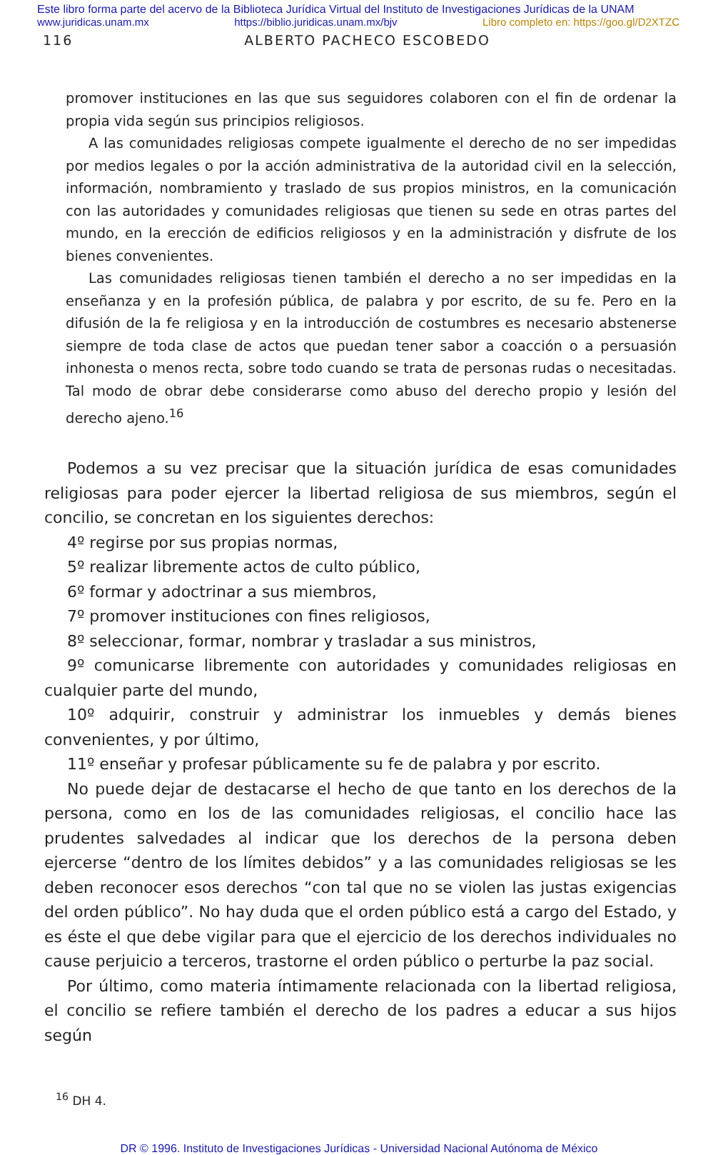Este libro forma parte del acervo de la Biblioteca Jurídica Virtual del Instituto de Investigaciones Jurídicas de la UNAM
www.juridicas.unam.mx https://biblio.juridicas.unam.mx/bjv Libro completo en: https://goo.gl/D2XTZC
116 ALBERTO PACHECO ESCOBEDO
promover instituciones en las que sus seguidores colaboren con el fin de ordenar la propia vida según sus principios religiosos.
A las comunidades religiosas compete igualmente el derecho de no ser impedidas por medios legales o por la acción administrativa de la autoridad civil en la selección, información, nombramiento y traslado de sus propios ministros, en la comunicación con las autoridades y comunidades religiosas que tienen su sede en otras partes del mundo, en la erección de edificios religiosos y en la administración y disfrute de los bienes convenientes.
Las comunidades religiosas tienen también el derecho a no ser impedidas en la enseñanza y en la profesión pública, de palabra y por escrito, de su fe. Pero en la difusión de la fe religiosa y en la introducción de costumbres es necesario abstenerse siempre de toda clase de actos que puedan tener sabor a coacción o a persuasión inhonesta o menos recta, sobre todo cuando se trata de personas rudas o necesitadas. Tal modo de obrar debe considerarse como abuso del derecho propio y lesión del derecho ajeno.<sup>16</sup>
Podemos a su vez precisar que la situación jurídica de esas comunidades religiosas para poder ejercer la libertad religiosa de sus miembros, según el concilio, se concretan en los siguientes derechos:
4º regirse por sus propias normas,
5º realizar libremente actos de culto público,
6º formar y adoctrinar a sus miembros,
7º promover instituciones con fines religiosos,
8º seleccionar, formar, nombrar y trasladar a sus ministros,
9º comunicarse libremente con autoridades y comunidades religiosas en cualquier parte del mundo,
10º adquirir, construir y administrar los inmuebles y demás bienes convenientes, y por último,
11º enseñar y profesar públicamente su fe de palabra y por escrito.
No puede dejar de destacarse el hecho de que tanto en los derechos de la persona, como en los de las comunidades religiosas, el concilio hace las prudentes salvedades al indicar que los derechos de la persona deben ejercerse “dentro de los límites debidos” y a las comunidades religiosas se les deben reconocer esos derechos “con tal que no se violen las justas exigencias del orden público”. No hay duda que el orden público está a cargo del Estado, y es éste el que debe vigilar para que el ejercicio de los derechos individuales no cause perjuicio a terceros, trastorne el orden público o perturbe la paz social.
Por último, como materia íntimamente relacionada con la libertad religiosa, el concilio se refiere también el derecho de los padres a educar a sus hijos según
<sup>16</sup> DH 4.
DR © 1996. Instituto de Investigaciones Jurídicas - Universidad Nacional Autónoma de México